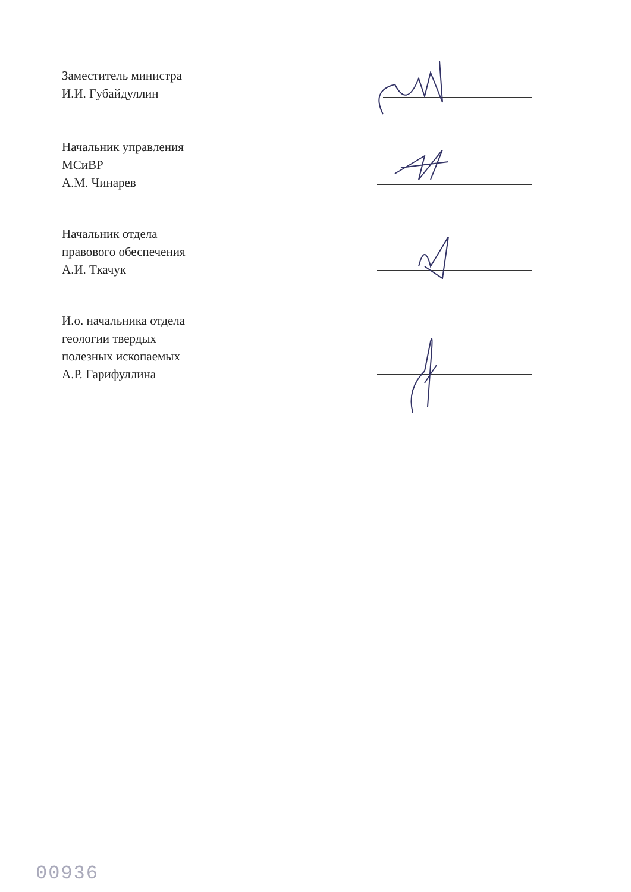Заместитель министра
И.И. Губайдуллин
Начальник управления
МСиВР
А.М. Чинарев
Начальник отдела
правового обеспечения
А.И. Ткачук
И.о. начальника отдела
геологии твердых
полезных ископаемых
А.Р. Гарифуллина
00936